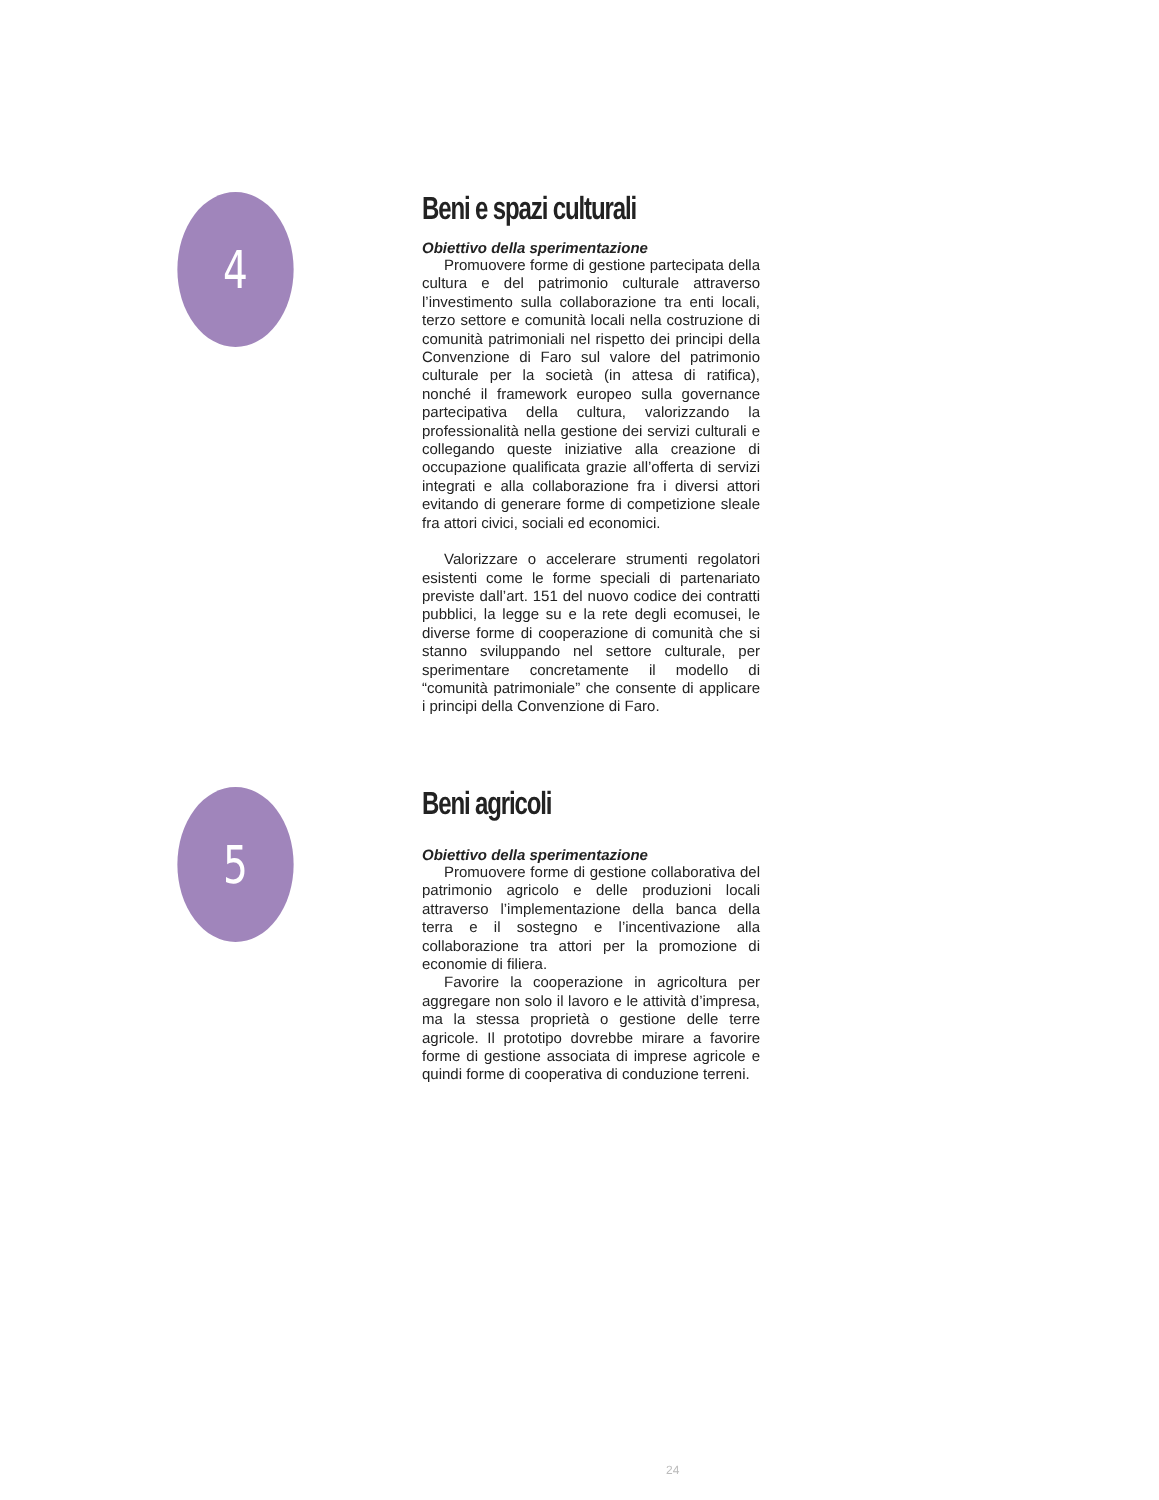4
Beni e spazi culturali
Obiettivo della sperimentazione
Promuovere forme di gestione partecipata della cultura e del patrimonio culturale attraverso l’investimento sulla collaborazione tra enti locali, terzo settore e comunità locali nella costruzione di comunità patrimoniali nel rispetto dei principi della Convenzione di Faro sul valore del patrimonio culturale per la società (in attesa di ratifica), nonché il framework europeo sulla governance partecipativa della cultura, valorizzando la professionalità nella gestione dei servizi culturali e collegando queste iniziative alla creazione di occupazione qualificata grazie all’offerta di servizi integrati e alla collaborazione fra i diversi attori evitando di generare forme di competizione sleale fra attori civici, sociali ed economici.
Valorizzare o accelerare strumenti regolatori esistenti come le forme speciali di partenariato previste dall’art. 151 del nuovo codice dei contratti pubblici, la legge su e la rete degli ecomusei, le diverse forme di cooperazione di comunità che si stanno sviluppando nel settore culturale, per sperimentare concretamente il modello di “comunità patrimoniale” che consente di applicare i principi della Convenzione di Faro.
5
Beni agricoli
Obiettivo della sperimentazione
Promuovere forme di gestione collaborativa del patrimonio agricolo e delle produzioni locali attraverso l’implementazione della banca della terra e il sostegno e l’incentivazione alla collaborazione tra attori per la promozione di economie di filiera.
Favorire la cooperazione in agricoltura per aggregare non solo il lavoro e le attività d’impresa, ma la stessa proprietà o gestione delle terre agricole. Il prototipo dovrebbe mirare a favorire forme di gestione associata di imprese agricole e quindi forme di cooperativa di conduzione terreni.
24